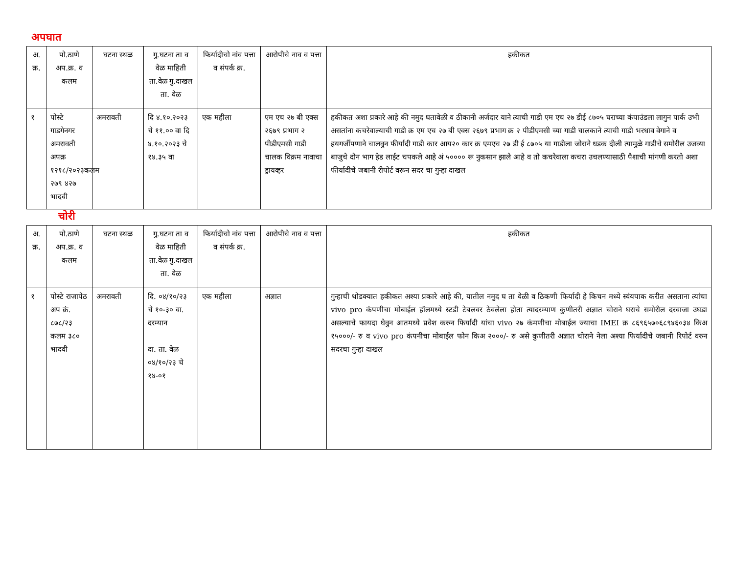अपघात
| अ. क्र. | पो.ठाणे अप.क्र. व कलम | घटना स्थळ | गु.घटना ता व वेळ माहिती ता.वेळ गु.दाखल ता. वेळ | फिर्यादीचो नांव पत्ता व संपर्क क्र. | आरोपीचे नाव व पत्ता | हकीकत |
| --- | --- | --- | --- | --- | --- | --- |
| १ | पोस्टे गाडगेनगर अमरावती अपक्र १२१८/२०२३कलम २७९ ४२७ भादवी | अमरावती | दि ४.१०.२०२३ चे ११.०० वा दि ४.१०.२०२३ चे १४.३५ वा | एक महीला | एम एच २७ बी एक्स २६७९ प्रभाग २ पीडीएमसी गाडी चालक विक्रम नावाचा ड्रायव्हर | हकीकत अशा प्रकारे आहे की नमुद घतावेळी व ठीकानी अर्जदार याने त्याची गाडी एम एच २७ डीई ८७०५ घराच्या कंपाउंडला लागुन पार्क उभी असतांना कचरेवाल्याची गाडी क्र एम एच २७ बी एक्स २६७९ प्रभाग क्र २ पीडीएमसी च्या गाडी चालकाने त्याची गाडी भरधाव वेगाने व हयगर्जीपणाने चालवुन फीर्यादी गाडी कार आय२० कार क्र एमएच २७ डी ई ८७०५ या गाडीला जोराने धडक दीली त्यामुळे गाडीचे समोरील उजव्या बाजुचे दोन भाग हेड लाईट चपकले आहे अं ५०००० रू नुकसान झाले आहे व तो कचरेवाला कचरा उचलण्यासाठी पैशाची मांगणी करतो अशा फीर्यादीचे जबानी रीपोर्ट वरून सदर चा गुन्हा दाखल |
चोरी
| अ. क्र. | पो.ठाणे अप.क्र. व कलम | घटना स्थळ | गु.घटना ता व वेळ माहिती ता.वेळ गु.दाखल ता. वेळ | फिर्यादीचो नांव पत्ता व संपर्क क्र. | आरोपीचे नाव व पत्ता | हकीकत |
| --- | --- | --- | --- | --- | --- | --- |
| १ | पोस्टे राजापेठ अप क्रं. ८७८/२३ कलम ३८० भादवी | अमरावती | दि. ०४/१०/२३ चे १०-३० वा. दरम्यान दा. ता. वेळ ०४/१०/२३ चे १४-०१ | एक महीला | अज्ञात | गुन्हाची थोडक्यात हकीकत अश्या प्रकारे आहे की, यातील नमुद घ ता वेळी व ठिकणी फिर्यादी हे किचन मध्ये स्वंयपाक करीत असताना त्यांचा vivo pro कंपणीचा मोबाईल हॉलमध्ये स्टडी टेबलवर ठेवलेला होता त्यादरम्याण कुणीतरी अज्ञात चोराने घराचे समोरील दरवाजा उघडा असल्याचे फायदा घेवुन आतमध्ये प्रवेश करुन फिर्यादी यांचा vivo २७ कंमणीचा मोबाईल ज्याचा IMEI क्र ८६९६५७०६८९४६०३४ किअ १५०००/- रु व vivo pro कंपनीचा मोबाईल फोन किअ २०००/- रु असे कुणीतरी अज्ञात चोराने नेला अश्या फिर्यादीचे जबानी रिपोर्ट वरुन सदरचा गुन्हा दाखल |